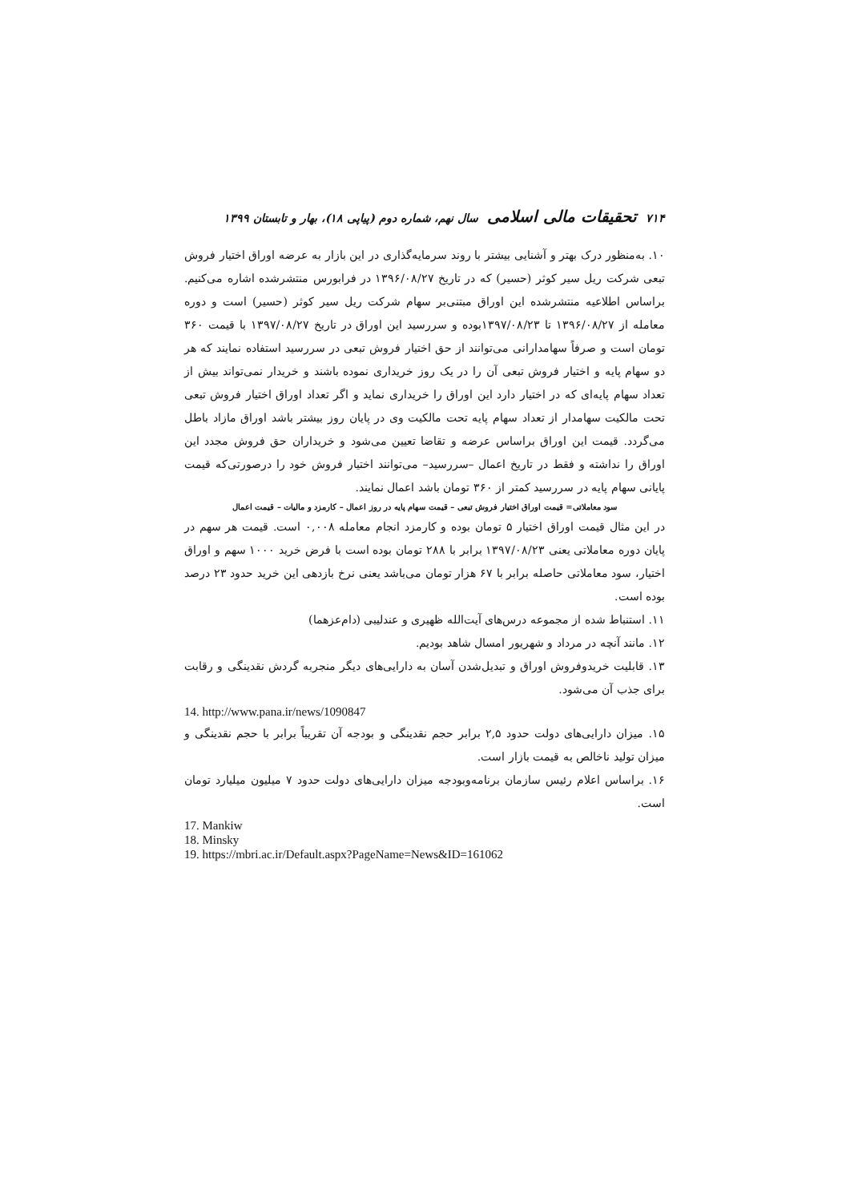۷۱۴ تحقیقات مالی اسلامی سال نهم، شماره دوم (پیاپی ۱۸)، بهار و تابستان ۱۳۹۹
۱۰. به‌منظور درک بهتر و آشنایی بیشتر با روند سرمایه‌گذاری در این بازار به عرضه اوراق اختیار فروش تبعی شرکت ریل سیر کوثر (حسیر) که در تاریخ ۱۳۹۶/۰۸/۲۷ در فرابورس منتشرشده اشاره می‌کنیم. براساس اطلاعیه منتشرشده این اوراق مبتنی‌بر سهام شرکت ریل سیر کوثر (حسیر) است و دوره معامله از ۱۳۹۶/۰۸/۲۷ تا ۱۳۹۷/۰۸/۲۳بوده و سررسید این اوراق در تاریخ ۱۳۹۷/۰۸/۲۷ با قیمت ۳۶۰ تومان است و صرفاً سهامدارانی می‌توانند از حق اختیار فروش تبعی در سررسید استفاده نمایند که هر دو سهام پایه و اختیار فروش تبعی آن را در یک روز خریداری نموده باشند و خریدار نمی‌تواند بیش از تعداد سهام پایه‌ای که در اختیار دارد این اوراق را خریداری نماید و اگر تعداد اوراق اختیار فروش تبعی تحت مالکیت سهامدار از تعداد سهام پایه تحت مالکیت وی در پایان روز بیشتر باشد اوراق مازاد باطل می‌گردد. قیمت این اوراق براساس عرضه و تقاضا تعیین می‌شود و خریداران حق فروش مجدد این اوراق را نداشته و فقط در تاریخ اعمال –سررسید– می‌توانند اختیار فروش خود را درصورتی‌که قیمت پایانی سهام پایه در سررسید کمتر از ۳۶۰ تومان باشد اعمال نمایند.
سود معاملاتی= قیمت اوراق اختیار فروش تبعی – قیمت سهام پایه در روز اعمال – کارمزد و مالیات – قیمت اعمال
در این مثال قیمت اوراق اختیار ۵ تومان بوده و کارمزد انجام معامله ۰,۰۰۸ است. قیمت هر سهم در پایان دوره معاملاتی یعنی ۱۳۹۷/۰۸/۲۳ برابر با ۲۸۸ تومان بوده است با فرض خرید ۱۰۰۰ سهم و اوراق اختیار، سود معاملاتی حاصله برابر با ۶۷ هزار تومان می‌باشد یعنی نرخ بازدهی این خرید حدود ۲۳ درصد بوده است.
۱۱. استنباط شده از مجموعه درس‌های آیت‌الله ظهیری و عندلیبی (دام‌عزهما)
۱۲. مانند آنچه در مرداد و شهریور امسال شاهد بودیم.
۱۳. قابلیت خریدوفروش اوراق و تبدیل‌شدن آسان به دارایی‌های دیگر منجربه گردش نقدینگی و رقابت برای جذب آن می‌شود.
14. http://www.pana.ir/news/1090847
۱۵. میزان دارایی‌های دولت حدود ۲,۵ برابر حجم نقدینگی و بودجه آن تقریباً برابر با حجم نقدینگی و میزان تولید ناخالص به قیمت بازار است.
۱۶. براساس اعلام رئیس سازمان برنامه‌وبودجه میزان دارایی‌های دولت حدود ۷ میلیون میلیارد تومان است.
17. Mankiw
18. Minsky
19. https://mbri.ac.ir/Default.aspx?PageName=News&ID=161062